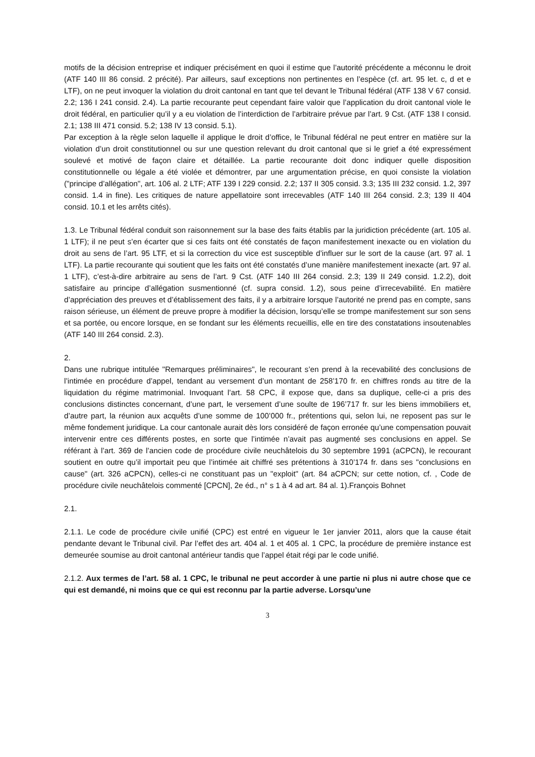motifs de la décision entreprise et indiquer précisément en quoi il estime que l’autorité précédente a méconnu le droit (ATF 140 III 86 consid. 2 précité). Par ailleurs, sauf exceptions non pertinentes en l’espèce (cf. art. 95 let. c, d et e LTF), on ne peut invoquer la violation du droit cantonal en tant que tel devant le Tribunal fédéral (ATF 138 V 67 consid. 2.2; 136 I 241 consid. 2.4). La partie recourante peut cependant faire valoir que l’application du droit cantonal viole le droit fédéral, en particulier qu’il y a eu violation de l’interdiction de l’arbitraire prévue par l’art. 9 Cst. (ATF 138 I consid. 2.1; 138 III 471 consid. 5.2; 138 IV 13 consid. 5.1).
Par exception à la règle selon laquelle il applique le droit d’office, le Tribunal fédéral ne peut entrer en matière sur la violation d’un droit constitutionnel ou sur une question relevant du droit cantonal que si le grief a été expressément soulevé et motivé de façon claire et détaillée. La partie recourante doit donc indiquer quelle disposition constitutionnelle ou légale a été violée et démontrer, par une argumentation précise, en quoi consiste la violation ("principe d’allégation", art. 106 al. 2 LTF; ATF 139 I 229 consid. 2.2; 137 II 305 consid. 3.3; 135 III 232 consid. 1.2, 397 consid. 1.4 in fine). Les critiques de nature appellatoire sont irrecevables (ATF 140 III 264 consid. 2.3; 139 II 404 consid. 10.1 et les arrêts cités).
1.3. Le Tribunal fédéral conduit son raisonnement sur la base des faits établis par la juridiction précédente (art. 105 al. 1 LTF); il ne peut s’en écarter que si ces faits ont été constatés de façon manifestement inexacte ou en violation du droit au sens de l’art. 95 LTF, et si la correction du vice est susceptible d’influer sur le sort de la cause (art. 97 al. 1 LTF). La partie recourante qui soutient que les faits ont été constatés d’une manière manifestement inexacte (art. 97 al. 1 LTF), c’est-à-dire arbitraire au sens de l’art. 9 Cst. (ATF 140 III 264 consid. 2.3; 139 II 249 consid. 1.2.2), doit satisfaire au principe d’allégation susmentionné (cf. supra consid. 1.2), sous peine d’irrecevabilité. En matière d’appréciation des preuves et d’établissement des faits, il y a arbitraire lorsque l’autorité ne prend pas en compte, sans raison sérieuse, un élément de preuve propre à modifier la décision, lorsqu’elle se trompe manifestement sur son sens et sa portée, ou encore lorsque, en se fondant sur les éléments recueillis, elle en tire des constatations insoutenables (ATF 140 III 264 consid. 2.3).
2.
Dans une rubrique intitulée "Remarques préliminaires", le recourant s’en prend à la recevabilité des conclusions de l’intimée en procédure d’appel, tendant au versement d’un montant de 258’170 fr. en chiffres ronds au titre de la liquidation du régime matrimonial. Invoquant l’art. 58 CPC, il expose que, dans sa duplique, celle-ci a pris des conclusions distinctes concernant, d’une part, le versement d’une soulte de 196’717 fr. sur les biens immobiliers et, d’autre part, la réunion aux acquêts d’une somme de 100’000 fr., prétentions qui, selon lui, ne reposent pas sur le même fondement juridique. La cour cantonale aurait dès lors considéré de façon erronée qu’une compensation pouvait intervenir entre ces différents postes, en sorte que l’intimée n’avait pas augmenté ses conclusions en appel. Se référant à l’art. 369 de l’ancien code de procédure civile neuchâtelois du 30 septembre 1991 (aCPCN), le recourant soutient en outre qu’il importait peu que l’intimée ait chiffré ses prétentions à 310’174 fr. dans ses "conclusions en cause" (art. 326 aCPCN), celles-ci ne constituant pas un "exploit" (art. 84 aCPCN; sur cette notion, cf. , Code de procédure civile neuchâtelois commenté [CPCN], 2e éd., n° s 1 à 4 ad art. 84 al. 1).François Bohnet
2.1.
2.1.1. Le code de procédure civile unifié (CPC) est entré en vigueur le 1er janvier 2011, alors que la cause était pendante devant le Tribunal civil. Par l’effet des art. 404 al. 1 et 405 al. 1 CPC, la procédure de première instance est demeurée soumise au droit cantonal antérieur tandis que l’appel était régi par le code unifié.
2.1.2. Aux termes de l’art. 58 al. 1 CPC, le tribunal ne peut accorder à une partie ni plus ni autre chose que ce qui est demandé, ni moins que ce qui est reconnu par la partie adverse. Lorsqu’une
3